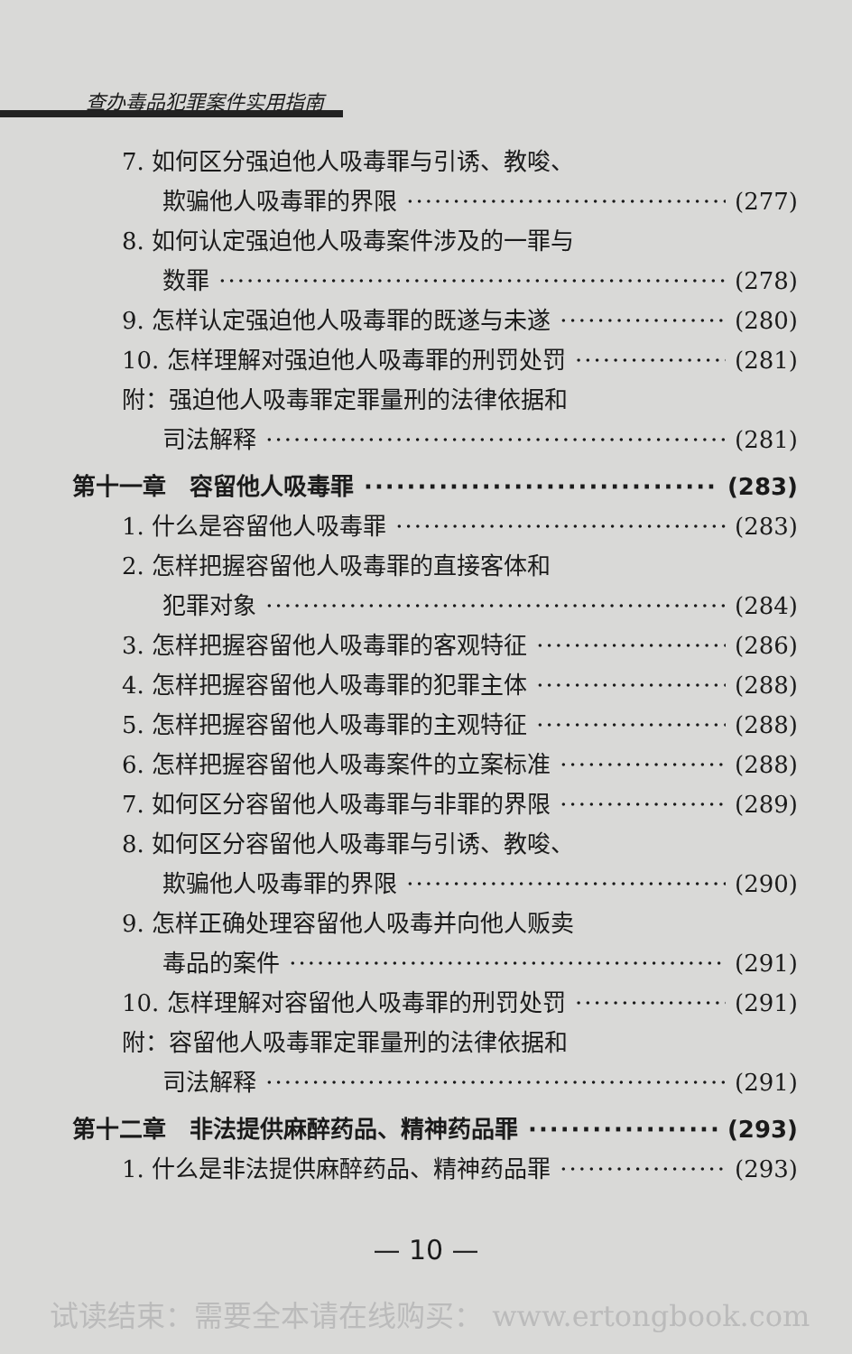查办毒品犯罪案件实用指南
7. 如何区分强迫他人吸毒罪与引诱、教唆、
欺骗他人吸毒罪的界限 (277)
8. 如何认定强迫他人吸毒案件涉及的一罪与
数罪 (278)
9. 怎样认定强迫他人吸毒罪的既遂与未遂 (280)
10. 怎样理解对强迫他人吸毒罪的刑罚处罚 (281)
附：强迫他人吸毒罪定罪量刑的法律依据和
司法解释 (281)
第十一章　容留他人吸毒罪 (283)
1. 什么是容留他人吸毒罪 (283)
2. 怎样把握容留他人吸毒罪的直接客体和
犯罪对象 (284)
3. 怎样把握容留他人吸毒罪的客观特征 (286)
4. 怎样把握容留他人吸毒罪的犯罪主体 (288)
5. 怎样把握容留他人吸毒罪的主观特征 (288)
6. 怎样把握容留他人吸毒案件的立案标准 (288)
7. 如何区分容留他人吸毒罪与非罪的界限 (289)
8. 如何区分容留他人吸毒罪与引诱、教唆、
欺骗他人吸毒罪的界限 (290)
9. 怎样正确处理容留他人吸毒并向他人贩卖
毒品的案件 (291)
10. 怎样理解对容留他人吸毒罪的刑罚处罚 (291)
附：容留他人吸毒罪定罪量刑的法律依据和
司法解释 (291)
第十二章　非法提供麻醉药品、精神药品罪 (293)
1. 什么是非法提供麻醉药品、精神药品罪 (293)
— 10 —
试读结束：需要全本请在线购买： www.ertongbook.com